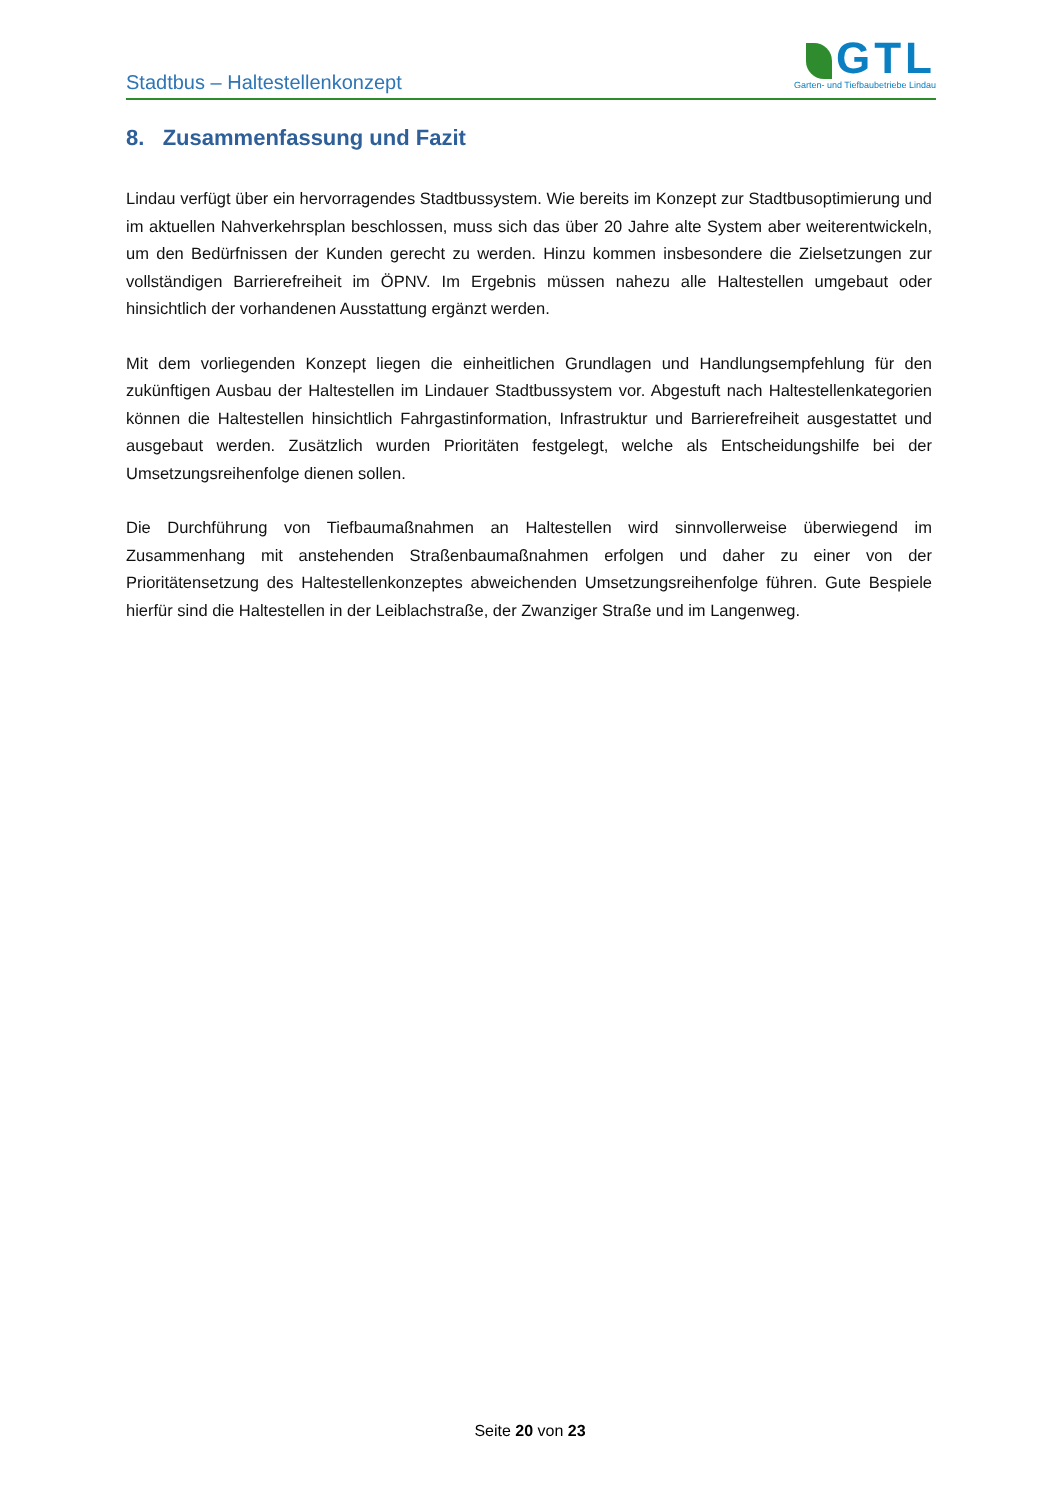Stadtbus – Haltestellenkonzept
GTL
Garten- und Tiefbaubetriebe Lindau
8. Zusammenfassung und Fazit
Lindau verfügt über ein hervorragendes Stadtbussystem. Wie bereits im Konzept zur Stadtbusoptimierung und im aktuellen Nahverkehrsplan beschlossen, muss sich das über 20 Jahre alte System aber weiterentwickeln, um den Bedürfnissen der Kunden gerecht zu werden. Hinzu kommen insbesondere die Zielsetzungen zur vollständigen Barrierefreiheit im ÖPNV. Im Ergebnis müssen nahezu alle Haltestellen umgebaut oder hinsichtlich der vorhandenen Ausstattung ergänzt werden.
Mit dem vorliegenden Konzept liegen die einheitlichen Grundlagen und Handlungsempfehlung für den zukünftigen Ausbau der Haltestellen im Lindauer Stadtbussystem vor. Abgestuft nach Haltestellenkategorien können die Haltestellen hinsichtlich Fahrgastinformation, Infrastruktur und Barrierefreiheit ausgestattet und ausgebaut werden. Zusätzlich wurden Prioritäten festgelegt, welche als Entscheidungshilfe bei der Umsetzungsreihenfolge dienen sollen.
Die Durchführung von Tiefbaumaßnahmen an Haltestellen wird sinnvollerweise überwiegend im Zusammenhang mit anstehenden Straßenbaumaßnahmen erfolgen und daher zu einer von der Prioritätensetzung des Haltestellenkonzeptes abweichenden Umsetzungsreihenfolge führen. Gute Bespiele hierfür sind die Haltestellen in der Leiblachstraße, der Zwanziger Straße und im Langenweg.
Seite 20 von 23